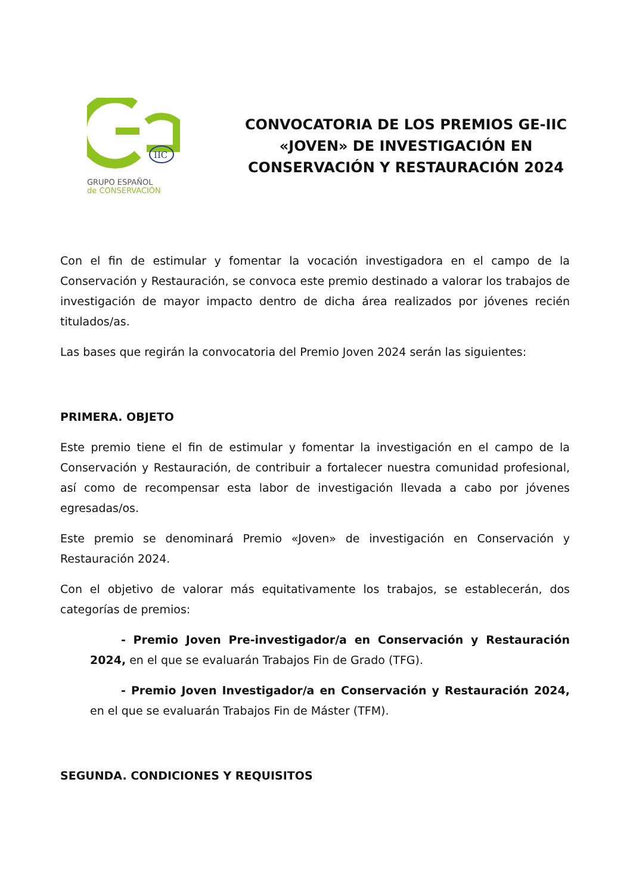IIC
GRUPO ESPAÑOL
de CONSERVACIÓN
CONVOCATORIA DE LOS PREMIOS GE-IIC «JOVEN» DE INVESTIGACIÓN EN CONSERVACIÓN Y RESTAURACIÓN 2024
Con el fin de estimular y fomentar la vocación investigadora en el campo de la Conservación y Restauración, se convoca este premio destinado a valorar los trabajos de investigación de mayor impacto dentro de dicha área realizados por jóvenes recién titulados/as.
Las bases que regirán la convocatoria del Premio Joven 2024 serán las siguientes:
PRIMERA. OBJETO
Este premio tiene el fin de estimular y fomentar la investigación en el campo de la Conservación y Restauración, de contribuir a fortalecer nuestra comunidad profesional, así como de recompensar esta labor de investigación llevada a cabo por jóvenes egresadas/os.
Este premio se denominará Premio «Joven» de investigación en Conservación y Restauración 2024.
Con el objetivo de valorar más equitativamente los trabajos, se establecerán, dos categorías de premios:
- Premio Joven Pre-investigador/a en Conservación y Restauración 2024, en el que se evaluarán Trabajos Fin de Grado (TFG).
- Premio Joven Investigador/a en Conservación y Restauración 2024, en el que se evaluarán Trabajos Fin de Máster (TFM).
SEGUNDA. CONDICIONES Y REQUISITOS